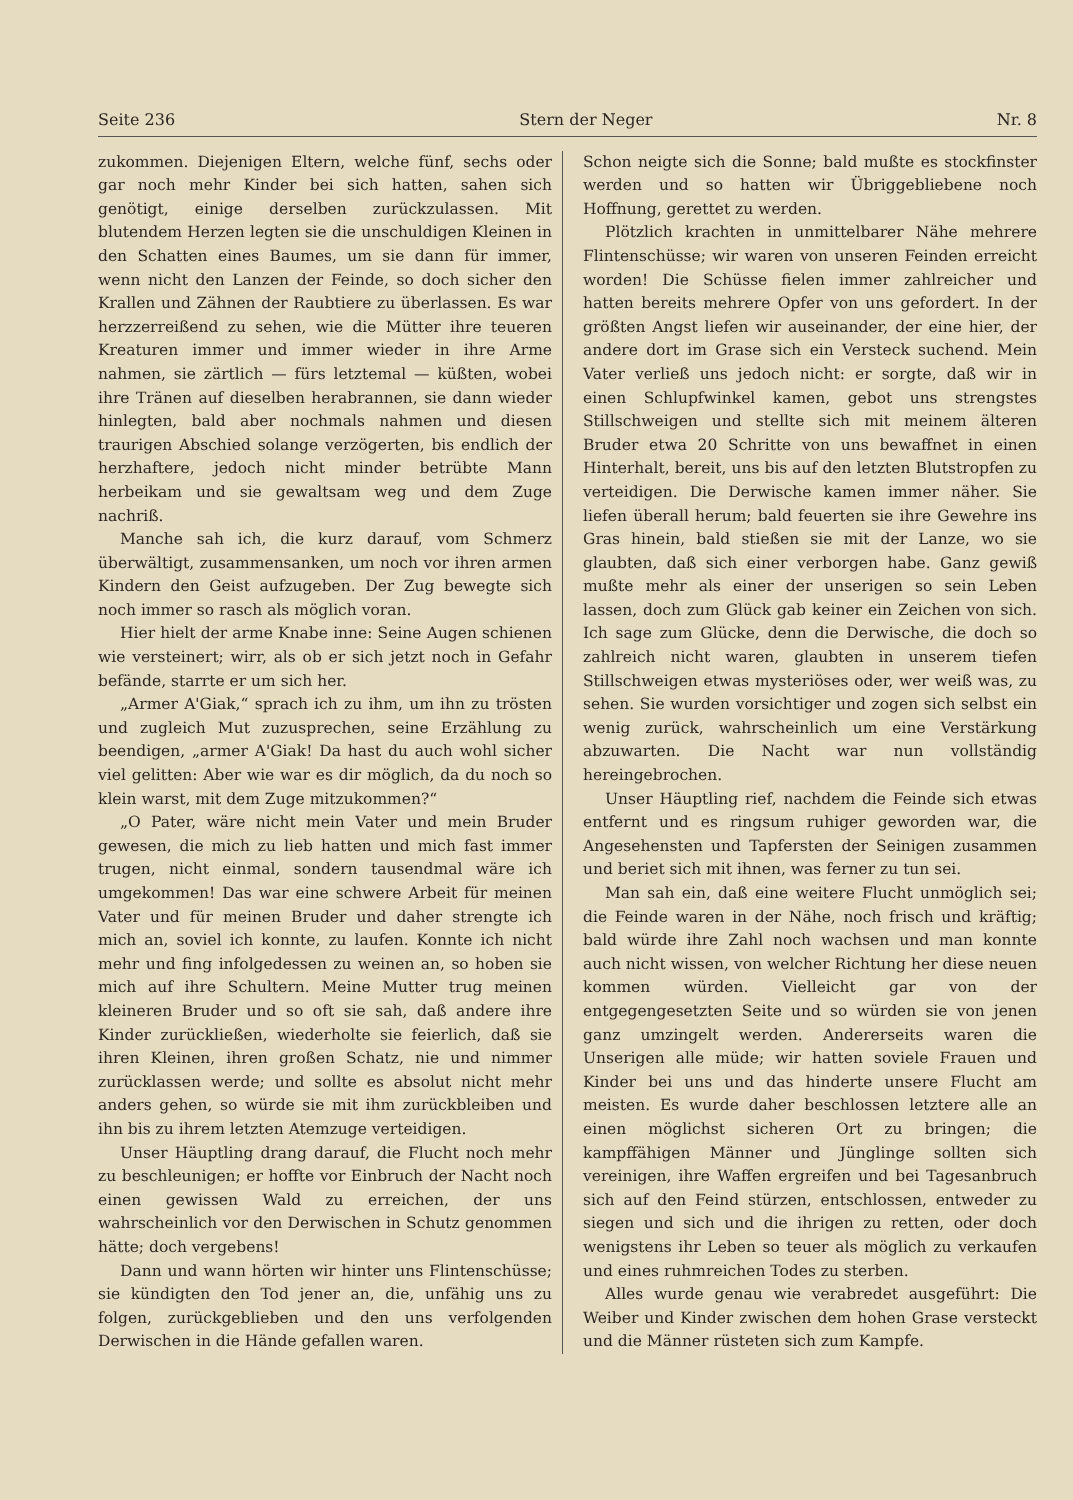Seite 236 Stern der Neger Nr. 8
zukommen. Diejenigen Eltern, welche fünf, sechs oder gar noch mehr Kinder bei sich hatten, sahen sich genötigt, einige derselben zurückzulassen. Mit blutendem Herzen legten sie die unschuldigen Kleinen in den Schatten eines Baumes, um sie dann für immer, wenn nicht den Lanzen der Feinde, so doch sicher den Krallen und Zähnen der Raubtiere zu überlassen. Es war herzzerreißend zu sehen, wie die Mütter ihre teueren Kreaturen immer und immer wieder in ihre Arme nahmen, sie zärtlich — fürs letztemal — küßten, wobei ihre Tränen auf dieselben herabrannen, sie dann wieder hinlegten, bald aber nochmals nahmen und diesen traurigen Abschied solange verzögerten, bis endlich der herzhaftere, jedoch nicht minder betrübte Mann herbeikam und sie gewaltsam weg und dem Zuge nachriß.
Manche sah ich, die kurz darauf, vom Schmerz überwältigt, zusammensanken, um noch vor ihren armen Kindern den Geist aufzugeben. Der Zug bewegte sich noch immer so rasch als möglich voran.
Hier hielt der arme Knabe inne: Seine Augen schienen wie versteinert; wirr, als ob er sich jetzt noch in Gefahr befände, starrte er um sich her.
„Armer A'Giak,“ sprach ich zu ihm, um ihn zu trösten und zugleich Mut zuzusprechen, seine Erzählung zu beendigen, „armer A'Giak! Da hast du auch wohl sicher viel gelitten: Aber wie war es dir möglich, da du noch so klein warst, mit dem Zuge mitzukommen?“
„O Pater, wäre nicht mein Vater und mein Bruder gewesen, die mich zu lieb hatten und mich fast immer trugen, nicht einmal, sondern tausendmal wäre ich umgekommen! Das war eine schwere Arbeit für meinen Vater und für meinen Bruder und daher strengte ich mich an, soviel ich konnte, zu laufen. Konnte ich nicht mehr und fing infolgedessen zu weinen an, so hoben sie mich auf ihre Schultern. Meine Mutter trug meinen kleineren Bruder und so oft sie sah, daß andere ihre Kinder zurückließen, wiederholte sie feierlich, daß sie ihren Kleinen, ihren großen Schatz, nie und nimmer zurücklassen werde; und sollte es absolut nicht mehr anders gehen, so würde sie mit ihm zurückbleiben und ihn bis zu ihrem letzten Atemzuge verteidigen.
Unser Häuptling drang darauf, die Flucht noch mehr zu beschleunigen; er hoffte vor Einbruch der Nacht noch einen gewissen Wald zu erreichen, der uns wahrscheinlich vor den Derwischen in Schutz genommen hätte; doch vergebens!
Dann und wann hörten wir hinter uns Flintenschüsse; sie kündigten den Tod jener an, die, unfähig uns zu folgen, zurückgeblieben und den uns verfolgenden Derwischen in die Hände gefallen waren.
Schon neigte sich die Sonne; bald mußte es stockfinster werden und so hatten wir Übriggebliebene noch Hoffnung, gerettet zu werden.
Plötzlich krachten in unmittelbarer Nähe mehrere Flintenschüsse; wir waren von unseren Feinden erreicht worden! Die Schüsse fielen immer zahlreicher und hatten bereits mehrere Opfer von uns gefordert. In der größten Angst liefen wir auseinander, der eine hier, der andere dort im Grase sich ein Versteck suchend. Mein Vater verließ uns jedoch nicht: er sorgte, daß wir in einen Schlupfwinkel kamen, gebot uns strengstes Stillschweigen und stellte sich mit meinem älteren Bruder etwa 20 Schritte von uns bewaffnet in einen Hinterhalt, bereit, uns bis auf den letzten Blutstropfen zu verteidigen. Die Derwische kamen immer näher. Sie liefen überall herum; bald feuerten sie ihre Gewehre ins Gras hinein, bald stießen sie mit der Lanze, wo sie glaubten, daß sich einer verborgen habe. Ganz gewiß mußte mehr als einer der unserigen so sein Leben lassen, doch zum Glück gab keiner ein Zeichen von sich. Ich sage zum Glücke, denn die Derwische, die doch so zahlreich nicht waren, glaubten in unserem tiefen Stillschweigen etwas mysteriöses oder, wer weiß was, zu sehen. Sie wurden vorsichtiger und zogen sich selbst ein wenig zurück, wahrscheinlich um eine Verstärkung abzuwarten. Die Nacht war nun vollständig hereingebrochen.
Unser Häuptling rief, nachdem die Feinde sich etwas entfernt und es ringsum ruhiger geworden war, die Angesehensten und Tapfersten der Seinigen zusammen und beriet sich mit ihnen, was ferner zu tun sei.
Man sah ein, daß eine weitere Flucht unmöglich sei; die Feinde waren in der Nähe, noch frisch und kräftig; bald würde ihre Zahl noch wachsen und man konnte auch nicht wissen, von welcher Richtung her diese neuen kommen würden. Vielleicht gar von der entgegengesetzten Seite und so würden sie von jenen ganz umzingelt werden. Andererseits waren die Unserigen alle müde; wir hatten soviele Frauen und Kinder bei uns und das hinderte unsere Flucht am meisten. Es wurde daher beschlossen letztere alle an einen möglichst sicheren Ort zu bringen; die kampffähigen Männer und Jünglinge sollten sich vereinigen, ihre Waffen ergreifen und bei Tagesanbruch sich auf den Feind stürzen, entschlossen, entweder zu siegen und sich und die ihrigen zu retten, oder doch wenigstens ihr Leben so teuer als möglich zu verkaufen und eines ruhmreichen Todes zu sterben.
Alles wurde genau wie verabredet ausgeführt: Die Weiber und Kinder zwischen dem hohen Grase versteckt und die Männer rüsteten sich zum Kampfe.